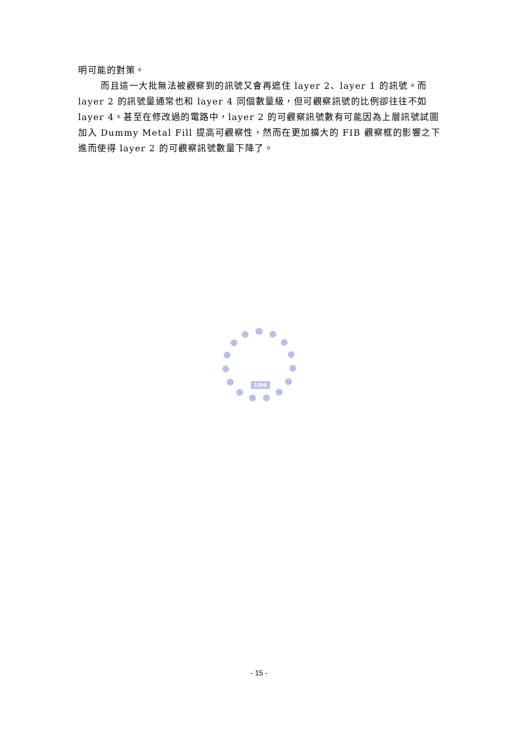明可能的對策。
而且這一大批無法被觀察到的訊號又會再遮住 layer 2、layer 1 的訊號。而 layer 2 的訊號量通常也和 layer 4 同個數量級，但可觀察訊號的比例卻往往不如 layer 4。甚至在修改過的電路中，layer 2 的可觀察訊號數有可能因為上層訊號試圖加入 Dummy Metal Fill 提高可觀察性，然而在更加擴大的 FIB 觀察框的影響之下進而使得 layer 2 的可觀察訊號數量下降了。
1896
- 15 -